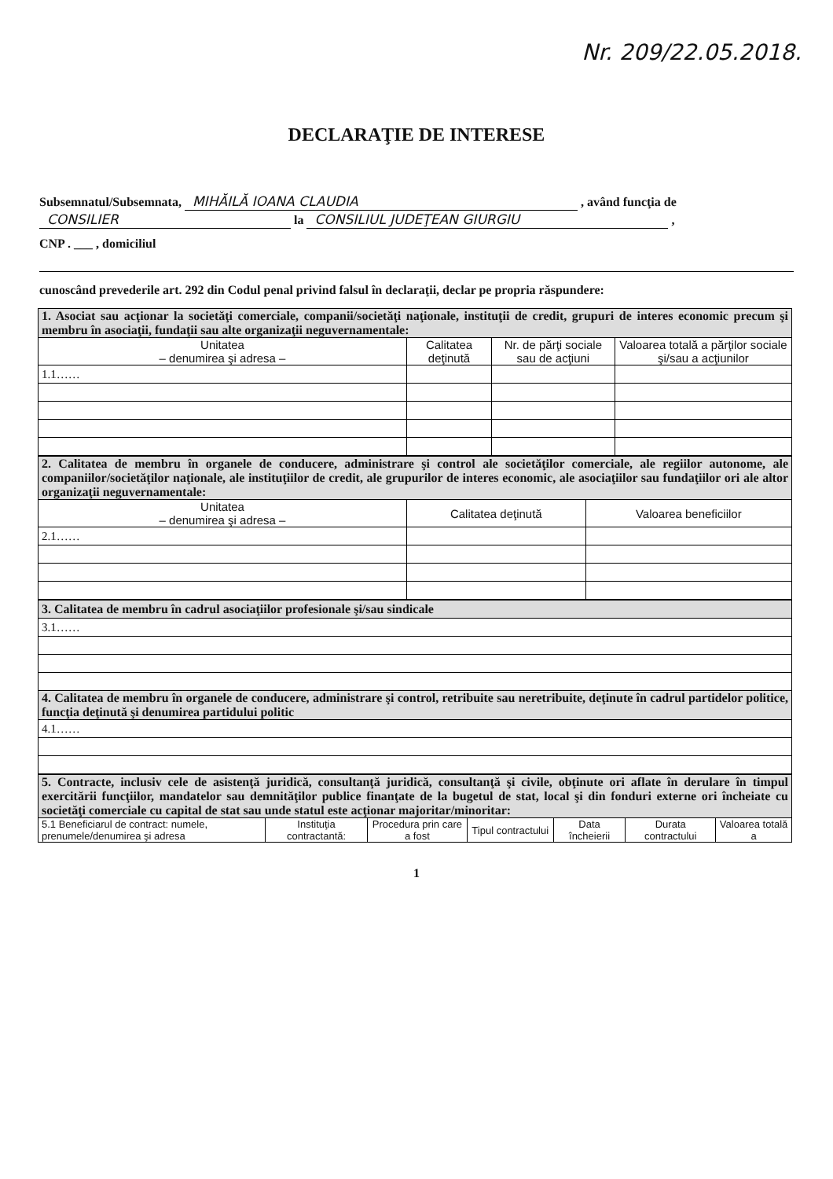Nr. 209/22.05.2018.
DECLARAŢIE DE INTERESE
Subsemnatul/Subsemnata, MIHĂILĂ IOANA CLAUDIA , având funcţia de CONSILIER la CONSILIUL JUDEŢEAN GIURGIU ,
CNP . ___ , domiciliul
cunoscând prevederile art. 292 din Codul penal privind falsul în declaraţii, declar pe propria răspundere:
| 1. Asociat sau acţionar la societăţi comerciale, companii/societăţi naţionale, instituţii de credit, grupuri de interes economic precum şi membru în asociaţii, fundaţii sau alte organizaţii neguvernamentale: | | | |
| Unitatea – denumirea şi adresa – | Calitatea deţinută | Nr. de părţi sociale sau de acţiuni | Valoarea totală a părţilor sociale şi/sau a acţiunilor |
| 1.1…… | | | |
| 2. Calitatea de membru în organele de conducere, administrare şi control ale societăţilor comerciale, ale regiilor autonome, ale companiilor/societăţilor naţionale, ale instituţiilor de credit, ale grupurilor de interes economic, ale asociaţiilor sau fundaţiilor ori ale altor organizaţii neguvernamentale: | | |
| Unitatea – denumirea şi adresa – | Calitatea deţinută | Valoarea beneficiilor |
| 2.1…… | | |
| 3. Calitatea de membru în cadrul asociaţiilor profesionale şi/sau sindicale |
| 3.1…… |
| 4. Calitatea de membru în organele de conducere, administrare şi control, retribuite sau neretribuite, deţinute în cadrul partidelor politice, funcţia deţinută şi denumirea partidului politic |
| 4.1…… |
| 5. Contracte, inclusiv cele de asistenţă juridică, consultanţă juridică, consultanţă şi civile, obţinute ori aflate în derulare în timpul exercitării funcţiilor, mandatelor sau demnităţilor publice finanţate de la bugetul de stat, local şi din fonduri externe ori încheiate cu societăţi comerciale cu capital de stat sau unde statul este acţionar majoritar/minoritar: | | | | | | |
| 5.1 Beneficiarul de contract: numele, prenumele/denumirea şi adresa | Instituţia contractantă: | Procedura prin care a fost | Tipul contractului | Data încheierii | Durata contractului | Valoarea totală a |
1